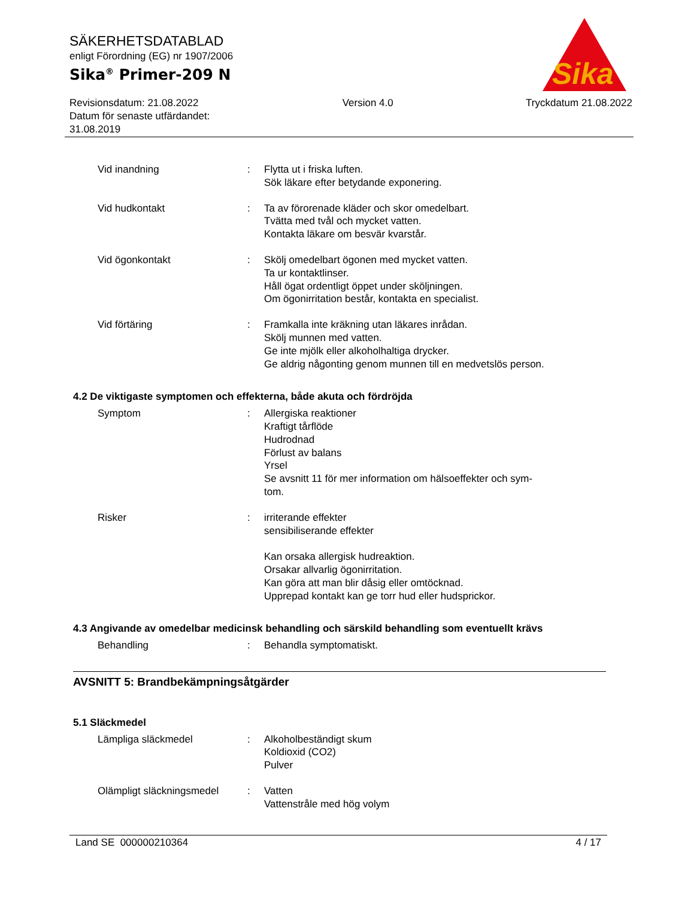Sika
®
SÄKERHETSDATABLAD
enligt Förordning (EG) nr 1907/2006
Sika<sup>®</sup> Primer-209 N
Revisionsdatum: 21.08.2022
Datum för senaste utfärdandet:
31.08.2019
Version 4.0 Tryckdatum 21.08.2022
Vid inandning : Flytta ut i friska luften.
Sök läkare efter betydande exponering.
Vid hudkontakt : Ta av förorenade kläder och skor omedelbart.
Tvätta med tvål och mycket vatten.
Kontakta läkare om besvär kvarstår.
Vid ögonkontakt : Skölj omedelbart ögonen med mycket vatten.
Ta ur kontaktlinser.
Håll ögat ordentligt öppet under sköljningen.
Om ögonirritation består, kontakta en specialist.
Vid förtäring : Framkalla inte kräkning utan läkares inrådan.
Skölj munnen med vatten.
Ge inte mjölk eller alkoholhaltiga drycker.
Ge aldrig någonting genom munnen till en medvetslös person.
4.2 De viktigaste symptomen och effekterna, både akuta och fördröjda
Symptom : Allergiska reaktioner
Kraftigt tårflöde
Hudrodnad
Förlust av balans
Yrsel
Se avsnitt 11 för mer information om hälsoeffekter och sym-
tom.
Risker : irriterande effekter
sensibiliserande effekter
Kan orsaka allergisk hudreaktion.
Orsakar allvarlig ögonirritation.
Kan göra att man blir dåsig eller omtöcknad.
Upprepad kontakt kan ge torr hud eller hudsprickor.
4.3 Angivande av omedelbar medicinsk behandling och särskild behandling som eventuellt krävs
Behandling : Behandla symptomatiskt.
AVSNITT 5: Brandbekämpningsåtgärder
5.1 Släckmedel
Lämpliga släckmedel : Alkoholbeständigt skum
Koldioxid (CO2)
Pulver
Olämpligt släckningsmedel
: Vatten
Vattenstråle med hög volym
Land SE 000000210364 4 / 17